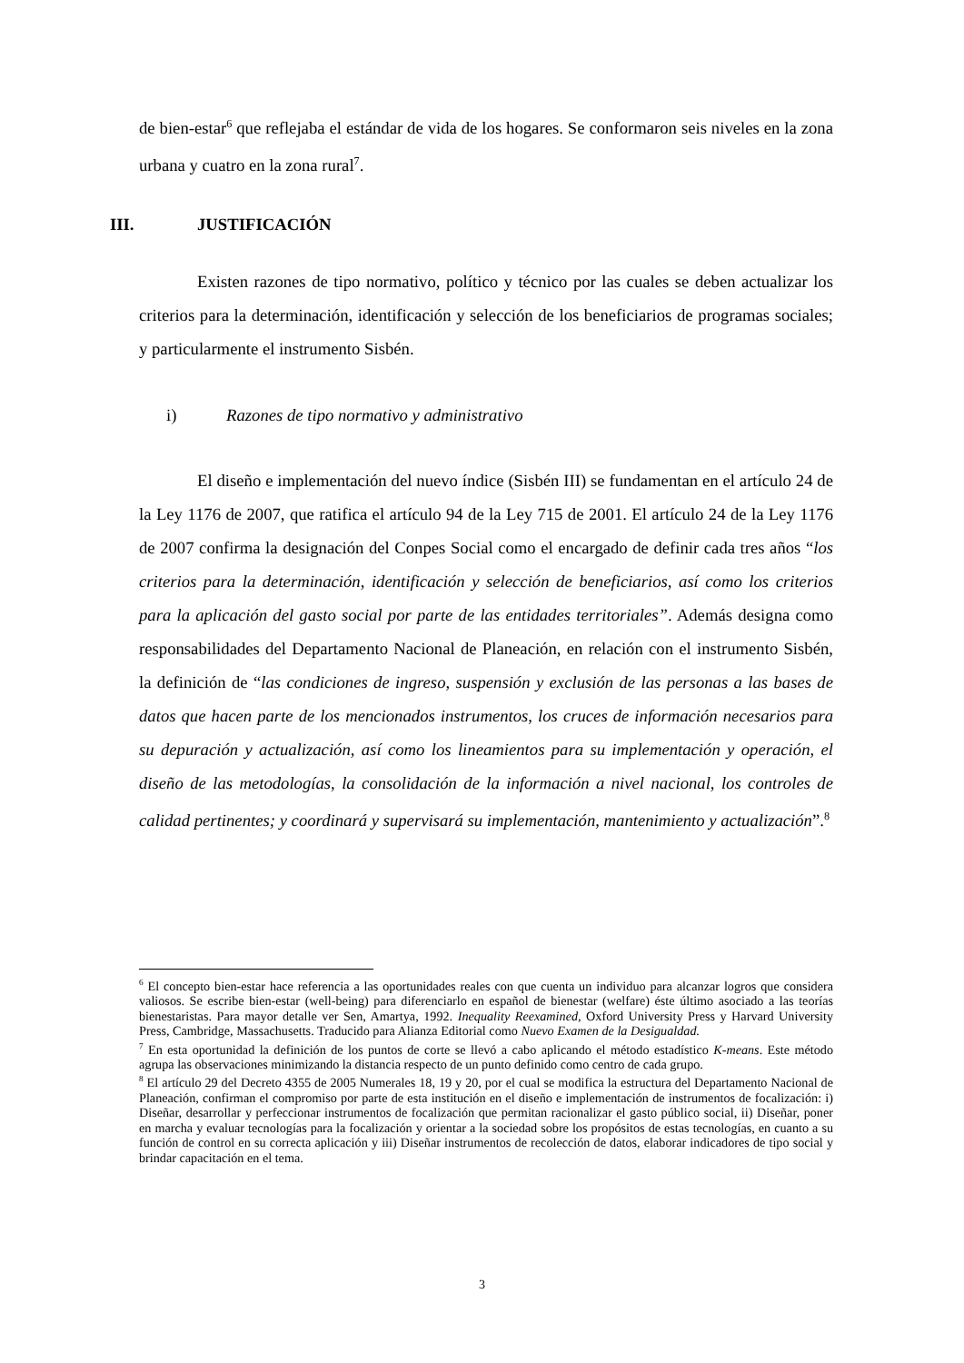de bien-estar<sup>6</sup> que reflejaba el estándar de vida de los hogares. Se conformaron seis niveles en la zona urbana y cuatro en la zona rural<sup>7</sup>.
III. JUSTIFICACIÓN
Existen razones de tipo normativo, político y técnico por las cuales se deben actualizar los criterios para la determinación, identificación y selección de los beneficiarios de programas sociales; y particularmente el instrumento Sisbén.
i) Razones de tipo normativo y administrativo
El diseño e implementación del nuevo índice (Sisbén III) se fundamentan en el artículo 24 de la Ley 1176 de 2007, que ratifica el artículo 94 de la Ley 715 de 2001. El artículo 24 de la Ley 1176 de 2007 confirma la designación del Conpes Social como el encargado de definir cada tres años “los criterios para la determinación, identificación y selección de beneficiarios, así como los criterios para la aplicación del gasto social por parte de las entidades territoriales”. Además designa como responsabilidades del Departamento Nacional de Planeación, en relación con el instrumento Sisbén, la definición de “las condiciones de ingreso, suspensión y exclusión de las personas a las bases de datos que hacen parte de los mencionados instrumentos, los cruces de información necesarios para su depuración y actualización, así como los lineamientos para su implementación y operación, el diseño de las metodologías, la consolidación de la información a nivel nacional, los controles de calidad pertinentes; y coordinará y supervisará su implementación, mantenimiento y actualización”.<sup>8</sup>
<sup>6</sup> El concepto bien-estar hace referencia a las oportunidades reales con que cuenta un individuo para alcanzar logros que considera valiosos. Se escribe bien-estar (well-being) para diferenciarlo en español de bienestar (welfare) éste último asociado a las teorías bienestaristas. Para mayor detalle ver Sen, Amartya, 1992. Inequality Reexamined, Oxford University Press y Harvard University Press, Cambridge, Massachusetts. Traducido para Alianza Editorial como Nuevo Examen de la Desigualdad.
<sup>7</sup> En esta oportunidad la definición de los puntos de corte se llevó a cabo aplicando el método estadístico K-means. Este método agrupa las observaciones minimizando la distancia respecto de un punto definido como centro de cada grupo.
<sup>8</sup> El artículo 29 del Decreto 4355 de 2005 Numerales 18, 19 y 20, por el cual se modifica la estructura del Departamento Nacional de Planeación, confirman el compromiso por parte de esta institución en el diseño e implementación de instrumentos de focalización: i) Diseñar, desarrollar y perfeccionar instrumentos de focalización que permitan racionalizar el gasto público social, ii) Diseñar, poner en marcha y evaluar tecnologías para la focalización y orientar a la sociedad sobre los propósitos de estas tecnologías, en cuanto a su función de control en su correcta aplicación y iii) Diseñar instrumentos de recolección de datos, elaborar indicadores de tipo social y brindar capacitación en el tema.
3